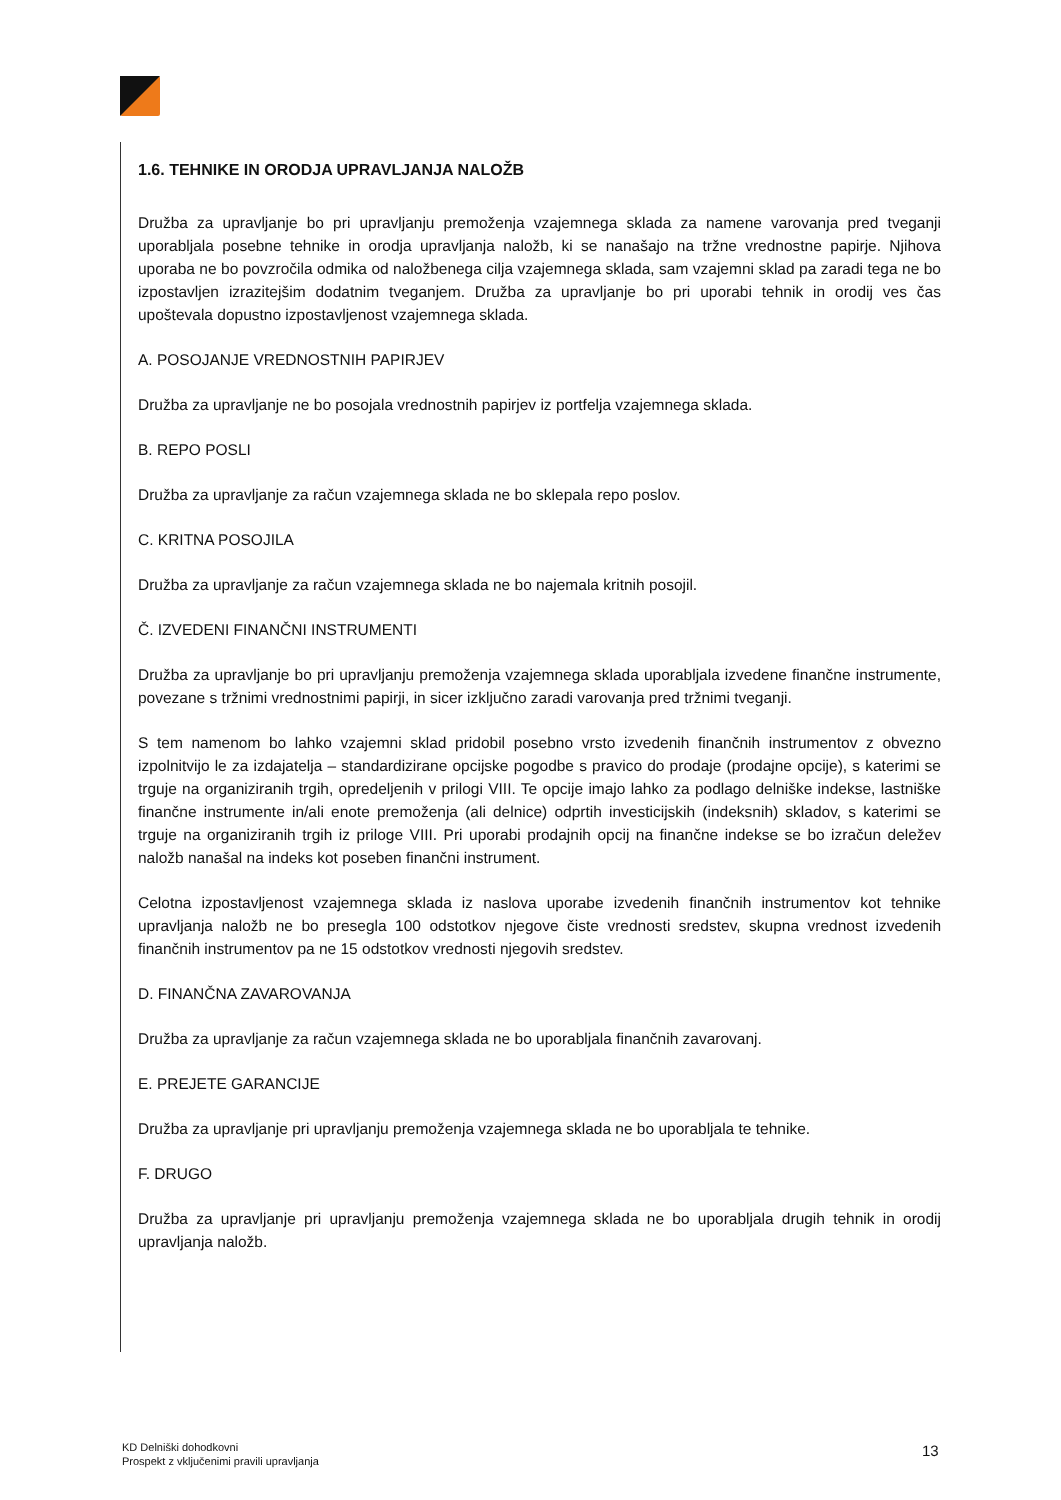1.6. TEHNIKE IN ORODJA UPRAVLJANJA NALOŽB
Družba za upravljanje bo pri upravljanju premoženja vzajemnega sklada za namene varovanja pred tveganji uporabljala posebne tehnike in orodja upravljanja naložb, ki se nanašajo na tržne vrednostne papirje. Njihova uporaba ne bo povzročila odmika od naložbenega cilja vzajemnega sklada, sam vzajemni sklad pa zaradi tega ne bo izpostavljen izrazitejšim dodatnim tveganjem. Družba za upravljanje bo pri uporabi tehnik in orodij ves čas upoštevala dopustno izpostavljenost vzajemnega sklada.
A. POSOJANJE VREDNOSTNIH PAPIRJEV
Družba za upravljanje ne bo posojala vrednostnih papirjev iz portfelja vzajemnega sklada.
B. REPO POSLI
Družba za upravljanje za račun vzajemnega sklada ne bo sklepala repo poslov.
C. KRITNA POSOJILA
Družba za upravljanje za račun vzajemnega sklada ne bo najemala kritnih posojil.
Č. IZVEDENI FINANČNI INSTRUMENTI
Družba za upravljanje bo pri upravljanju premoženja vzajemnega sklada uporabljala izvedene finančne instrumente, povezane s tržnimi vrednostnimi papirji, in sicer izključno zaradi varovanja pred tržnimi tveganji.
S tem namenom bo lahko vzajemni sklad pridobil posebno vrsto izvedenih finančnih instrumentov z obvezno izpolnitvijo le za izdajatelja – standardizirane opcijske pogodbe s pravico do prodaje (prodajne opcije), s katerimi se trguje na organiziranih trgih, opredeljenih v prilogi VIII. Te opcije imajo lahko za podlago delniške indekse, lastniške finančne instrumente in/ali enote premoženja (ali delnice) odprtih investicijskih (indeksnih) skladov, s katerimi se trguje na organiziranih trgih iz priloge VIII. Pri uporabi prodajnih opcij na finančne indekse se bo izračun deležev naložb nanašal na indeks kot poseben finančni instrument.
Celotna izpostavljenost vzajemnega sklada iz naslova uporabe izvedenih finančnih instrumentov kot tehnike upravljanja naložb ne bo presegla 100 odstotkov njegove čiste vrednosti sredstev, skupna vrednost izvedenih finančnih instrumentov pa ne 15 odstotkov vrednosti njegovih sredstev.
D. FINANČNA ZAVAROVANJA
Družba za upravljanje za račun vzajemnega sklada ne bo uporabljala finančnih zavarovanj.
E. PREJETE GARANCIJE
Družba za upravljanje pri upravljanju premoženja vzajemnega sklada ne bo uporabljala te tehnike.
F. DRUGO
Družba za upravljanje pri upravljanju premoženja vzajemnega sklada ne bo uporabljala drugih tehnik in orodij upravljanja naložb.
KD Delniški dohodkovni
Prospekt z vključenimi pravili upravljanja
13